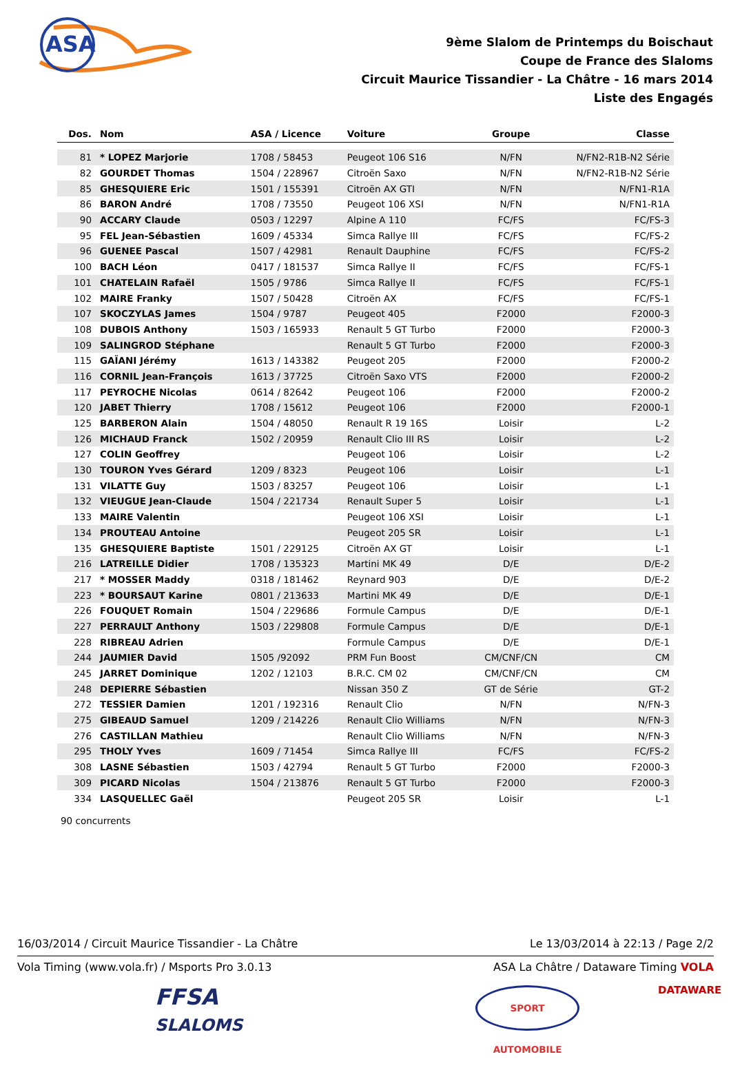ASA
9ème Slalom de Printemps du Boischaut
Coupe de France des Slaloms
Circuit Maurice Tissandier - La Châtre - 16 mars 2014
Liste des Engagés
| Dos. | Nom | ASA / Licence | Voiture | Groupe | Classe |
| --- | --- | --- | --- | --- | --- |
| 81 | * LOPEZ Marjorie | 1708 / 58453 | Peugeot 106 S16 | N/FN | N/FN2-R1B-N2 Série |
| 82 | GOURDET Thomas | 1504 / 228967 | Citroën Saxo | N/FN | N/FN2-R1B-N2 Série |
| 85 | GHESQUIERE Eric | 1501 / 155391 | Citroën AX GTI | N/FN | N/FN1-R1A |
| 86 | BARON André | 1708 / 73550 | Peugeot 106 XSI | N/FN | N/FN1-R1A |
| 90 | ACCARY Claude | 0503 / 12297 | Alpine A 110 | FC/FS | FC/FS-3 |
| 95 | FEL Jean-Sébastien | 1609 / 45334 | Simca Rallye III | FC/FS | FC/FS-2 |
| 96 | GUENEE Pascal | 1507 / 42981 | Renault Dauphine | FC/FS | FC/FS-2 |
| 100 | BACH Léon | 0417 / 181537 | Simca Rallye II | FC/FS | FC/FS-1 |
| 101 | CHATELAIN Rafaël | 1505 / 9786 | Simca Rallye II | FC/FS | FC/FS-1 |
| 102 | MAIRE Franky | 1507 / 50428 | Citroën AX | FC/FS | FC/FS-1 |
| 107 | SKOCZYLAS James | 1504 / 9787 | Peugeot 405 | F2000 | F2000-3 |
| 108 | DUBOIS Anthony | 1503 / 165933 | Renault 5 GT Turbo | F2000 | F2000-3 |
| 109 | SALINGROD Stéphane | | Renault 5 GT Turbo | F2000 | F2000-3 |
| 115 | GAÏANI Jérémy | 1613 / 143382 | Peugeot 205 | F2000 | F2000-2 |
| 116 | CORNIL Jean-François | 1613 / 37725 | Citroën Saxo VTS | F2000 | F2000-2 |
| 117 | PEYROCHE Nicolas | 0614 / 82642 | Peugeot 106 | F2000 | F2000-2 |
| 120 | JABET Thierry | 1708 / 15612 | Peugeot 106 | F2000 | F2000-1 |
| 125 | BARBERON Alain | 1504 / 48050 | Renault R 19 16S | Loisir | L-2 |
| 126 | MICHAUD Franck | 1502 / 20959 | Renault Clio III RS | Loisir | L-2 |
| 127 | COLIN Geoffrey | | Peugeot 106 | Loisir | L-2 |
| 130 | TOURON Yves Gérard | 1209 / 8323 | Peugeot 106 | Loisir | L-1 |
| 131 | VILATTE Guy | 1503 / 83257 | Peugeot 106 | Loisir | L-1 |
| 132 | VIEUGUE Jean-Claude | 1504 / 221734 | Renault Super 5 | Loisir | L-1 |
| 133 | MAIRE Valentin | | Peugeot 106 XSI | Loisir | L-1 |
| 134 | PROUTEAU Antoine | | Peugeot 205 SR | Loisir | L-1 |
| 135 | GHESQUIERE Baptiste | 1501 / 229125 | Citroën AX GT | Loisir | L-1 |
| 216 | LATREILLE Didier | 1708 / 135323 | Martini MK 49 | D/E | D/E-2 |
| 217 | * MOSSER Maddy | 0318 / 181462 | Reynard 903 | D/E | D/E-2 |
| 223 | * BOURSAUT Karine | 0801 / 213633 | Martini MK 49 | D/E | D/E-1 |
| 226 | FOUQUET Romain | 1504 / 229686 | Formule Campus | D/E | D/E-1 |
| 227 | PERRAULT Anthony | 1503 / 229808 | Formule Campus | D/E | D/E-1 |
| 228 | RIBREAU Adrien | | Formule Campus | D/E | D/E-1 |
| 244 | JAUMIER David | 1505 /92092 | PRM Fun Boost | CM/CNF/CN | CM |
| 245 | JARRET Dominique | 1202 / 12103 | B.R.C. CM 02 | CM/CNF/CN | CM |
| 248 | DEPIERRE Sébastien | | Nissan 350 Z | GT de Série | GT-2 |
| 272 | TESSIER Damien | 1201 / 192316 | Renault Clio | N/FN | N/FN-3 |
| 275 | GIBEAUD Samuel | 1209 / 214226 | Renault Clio Williams | N/FN | N/FN-3 |
| 276 | CASTILLAN Mathieu | | Renault Clio Williams | N/FN | N/FN-3 |
| 295 | THOLY Yves | 1609 / 71454 | Simca Rallye III | FC/FS | FC/FS-2 |
| 308 | LASNE Sébastien | 1503 / 42794 | Renault 5 GT Turbo | F2000 | F2000-3 |
| 309 | PICARD Nicolas | 1504 / 213876 | Renault 5 GT Turbo | F2000 | F2000-3 |
| 334 | LASQUELLEC Gaël | | Peugeot 205 SR | Loisir | L-1 |
90 concurrents
16/03/2014 / Circuit Maurice Tissandier - La Châtre Le 13/03/2014 à 22:13 / Page 2/2
Vola Timing (www.vola.fr) / Msports Pro 3.0.13 ASA La Châtre / Dataware Timing VOLA
FFSA
SLALOMS
SPORT AUTOMOBILE DATAWARE